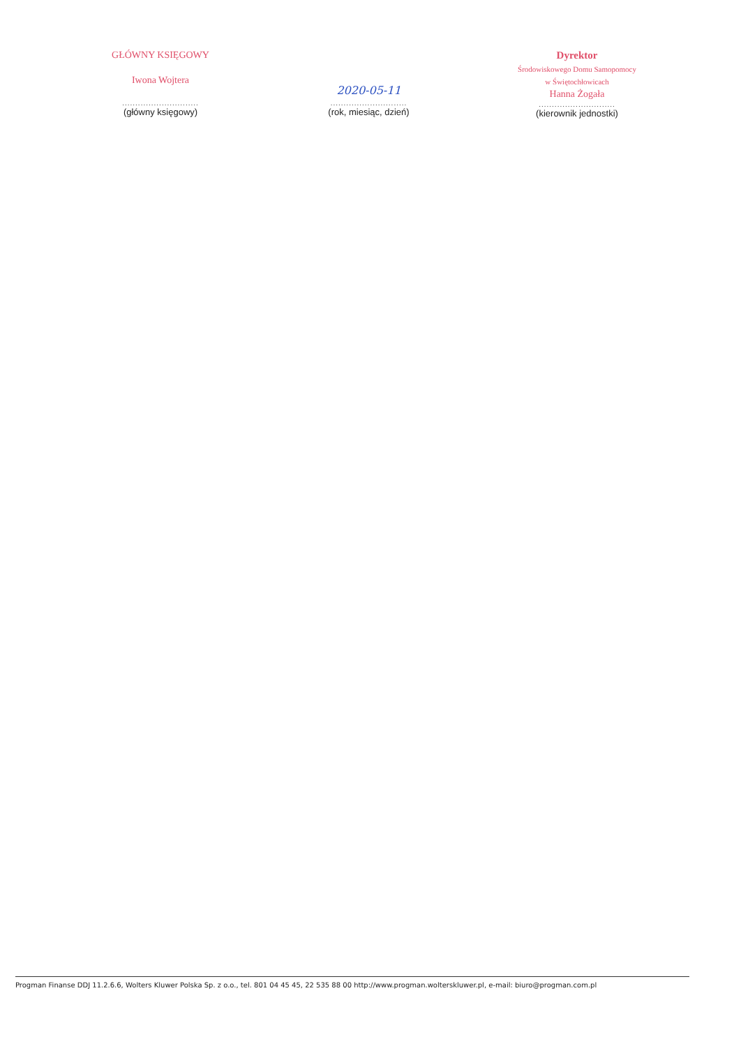GŁÓWNY KSIĘGOWY
Iwona Wojtera
.............................
(główny księgowy)
2020-05-11
.............................
(rok, miesiąc, dzień)
Dyrektor
Środowiskowego Domu Samopomocy
w Świętochłowicach
Hanna Żogała
.............................
(kierownik jednostki)
Progman Finanse DDJ 11.2.6.6, Wolters Kluwer Polska Sp. z o.o., tel. 801 04 45 45, 22 535 88 00 http://www.progman.wolterskluwer.pl, e-mail: biuro@progman.com.pl